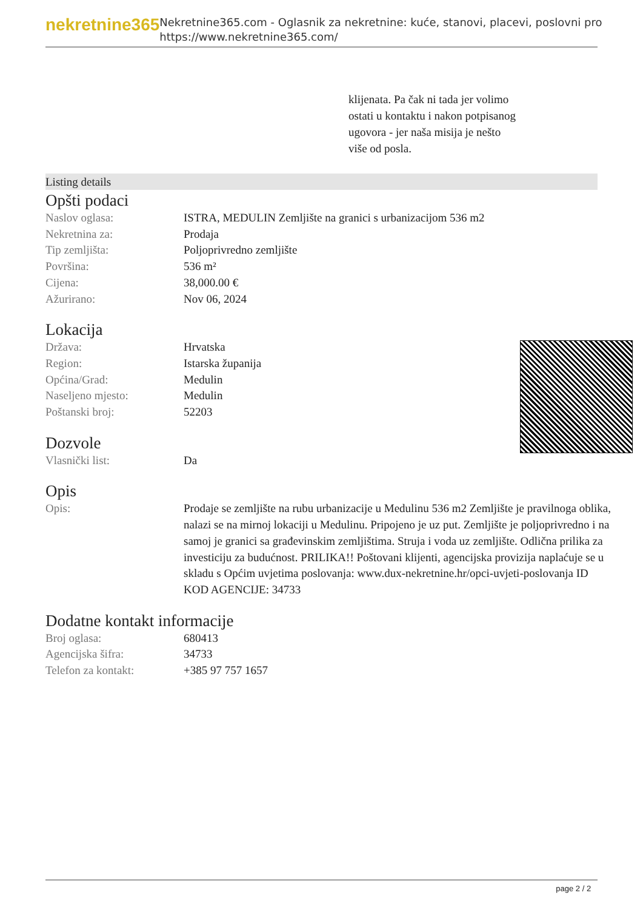nekretnine365
Nekretnine365.com - Oglasnik za nekretnine: kuće, stanovi, placevi, poslovni pro
https://www.nekretnine365.com/
klijenata. Pa čak ni tada jer volimo ostati u kontaktu i nakon potpisanog ugovora - jer naša misija je nešto više od posla.
Listing details
Opšti podaci
| Naslov oglasa: | ISTRA, MEDULIN Zemljište na granici s urbanizacijom 536 m2 |
| Nekretnina za: | Prodaja |
| Tip zemljišta: | Poljoprivredno zemljište |
| Površina: | 536 m² |
| Cijena: | 38,000.00 € |
| Ažurirano: | Nov 06, 2024 |
Lokacija
| Država: | Hrvatska |
| Region: | Istarska županija |
| Općina/Grad: | Medulin |
| Naseljeno mjesto: | Medulin |
| Poštanski broj: | 52203 |
Dozvole
| Vlasnički list: | Da |
Opis
| Opis: | Prodaje se zemljište na rubu urbanizacije u Medulinu 536 m2 Zemljište je pravilnoga oblika, nalazi se na mirnoj lokaciji u Medulinu. Pripojeno je uz put. Zemljište je poljoprivredno i na samoj je granici sa građevinskim zemljištima. Struja i voda uz zemljište. Odlična prilika za investiciju za budućnost. PRILIKA!! Poštovani klijenti, agencijska provizija naplaćuje se u skladu s Općim uvjetima poslovanja: www.dux-nekretnine.hr/opci-uvjeti-poslovanja ID KOD AGENCIJE: 34733 |
Dodatne kontakt informacije
| Broj oglasa: | 680413 |
| Agencijska šifra: | 34733 |
| Telefon za kontakt: | +385 97 757 1657 |
page 2 / 2